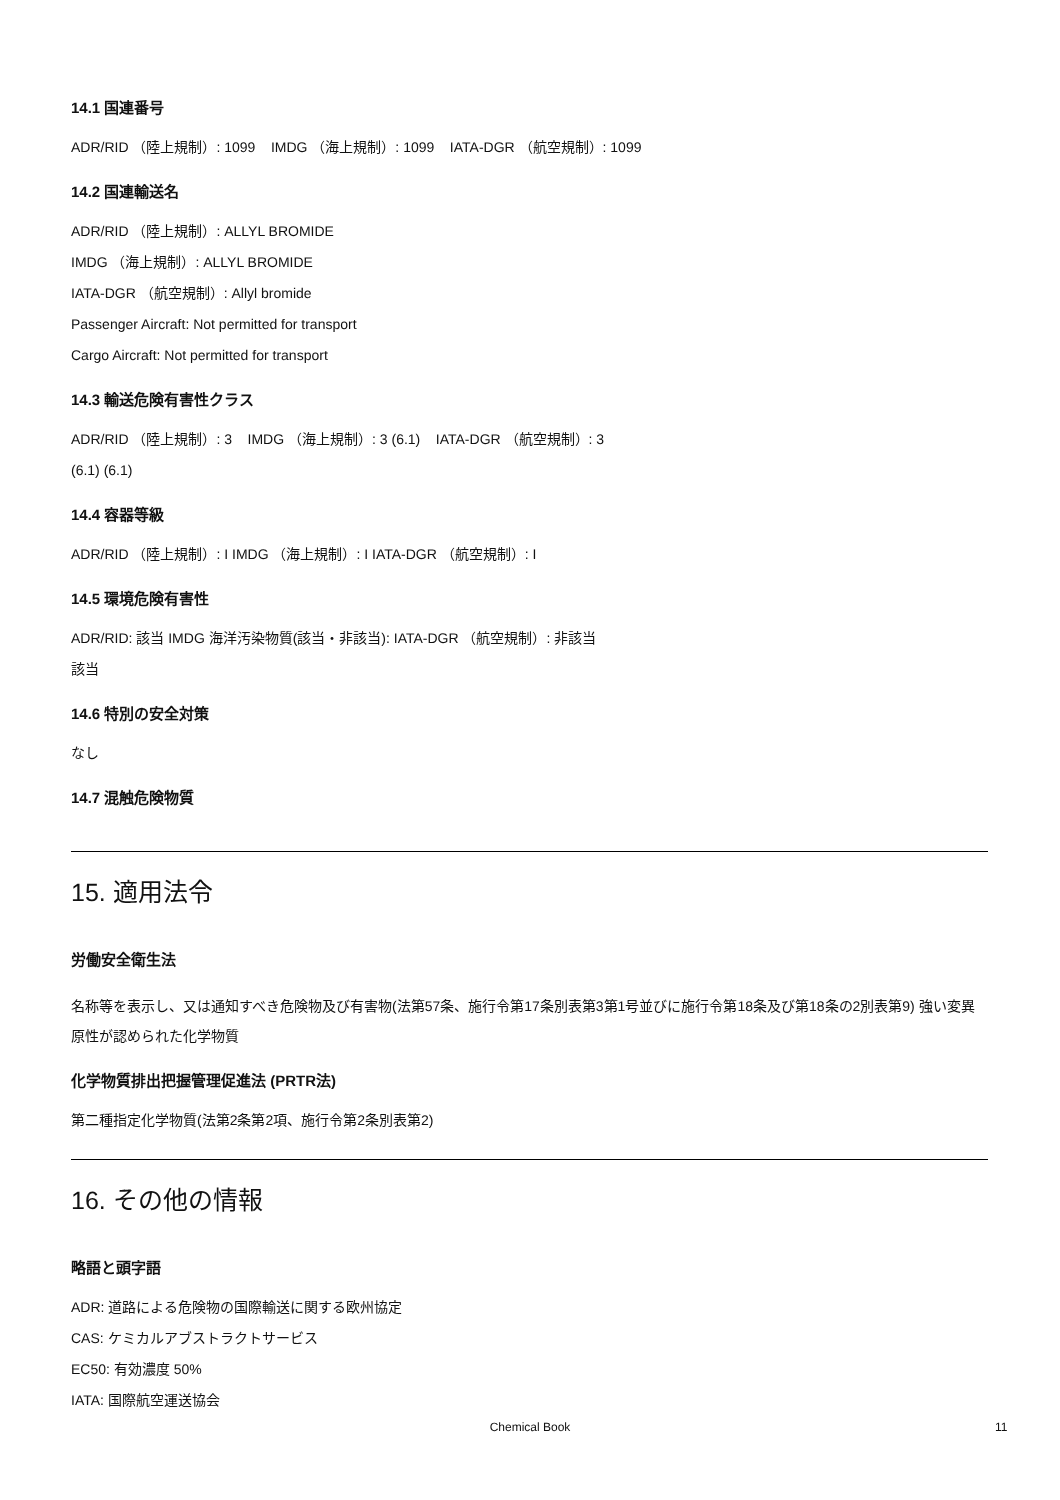14.1 国連番号
ADR/RID （陸上規制）: 1099 IMDG （海上規制）: 1099 IATA-DGR （航空規制）: 1099
14.2 国連輸送名
ADR/RID （陸上規制）: ALLYL BROMIDE
IMDG （海上規制）: ALLYL BROMIDE
IATA-DGR （航空規制）: Allyl bromide
Passenger Aircraft: Not permitted for transport
Cargo Aircraft: Not permitted for transport
14.3 輸送危険有害性クラス
ADR/RID （陸上規制）: 3 IMDG （海上規制）: 3 (6.1) IATA-DGR （航空規制）: 3
(6.1) (6.1)
14.4 容器等級
ADR/RID （陸上規制）: I IMDG （海上規制）: I IATA-DGR （航空規制）: I
14.5 環境危険有害性
ADR/RID: 該当 IMDG 海洋汚染物質(該当・非該当): IATA-DGR （航空規制）: 非該当
該当
14.6 特別の安全対策
なし
14.7 混触危険物質
15. 適用法令
労働安全衛生法
名称等を表示し、又は通知すべき危険物及び有害物(法第57条、施行令第17条別表第3第1号並びに施行令第18条及び第18条の2別表第9) 強い変異原性が認められた化学物質
化学物質排出把握管理促進法 (PRTR法)
第二種指定化学物質(法第2条第2項、施行令第2条別表第2)
16. その他の情報
略語と頭字語
ADR: 道路による危険物の国際輸送に関する欧州協定
CAS: ケミカルアブストラクトサービス
EC50: 有効濃度 50%
IATA: 国際航空運送協会
Chemical Book 11